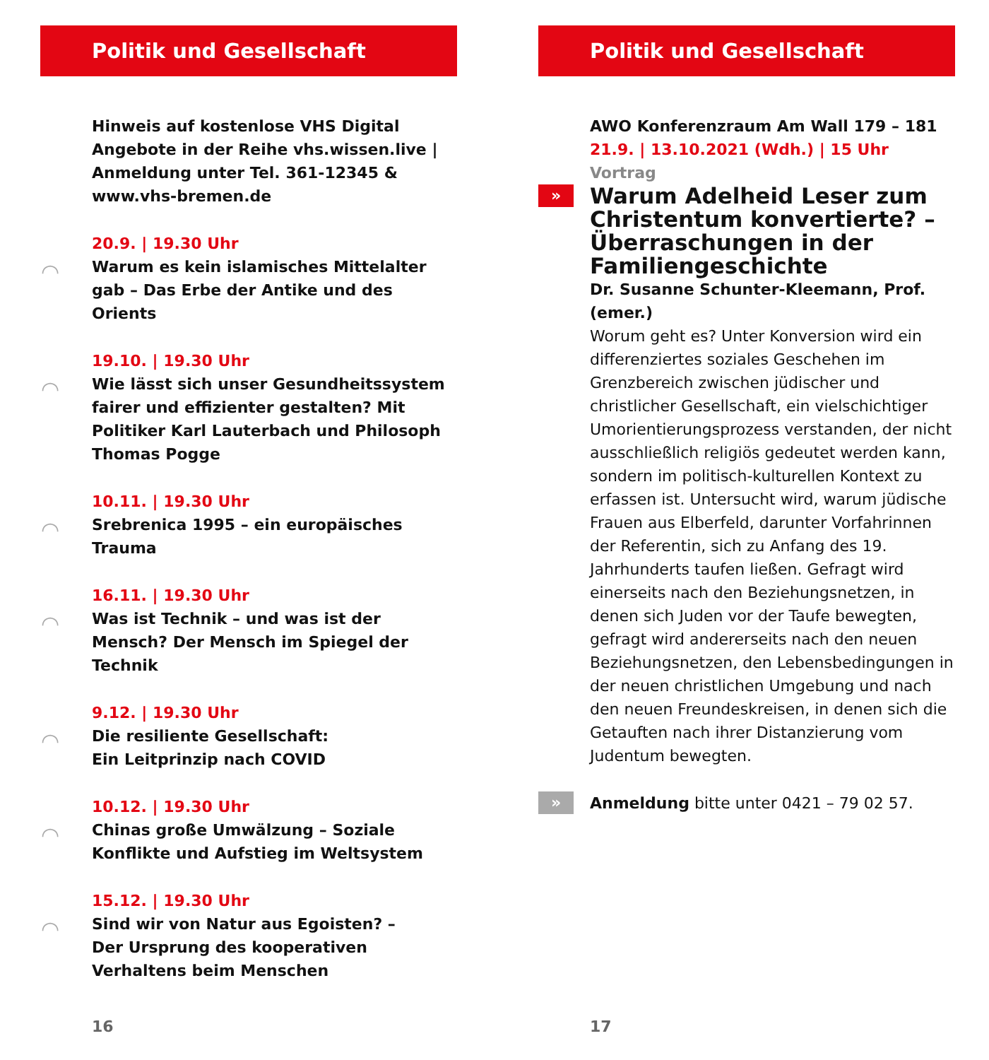Politik und Gesellschaft
Hinweis auf kostenlose VHS Digital Angebote in der Reihe vhs.wissen.live | Anmeldung unter Tel. 361-12345 & www.vhs-bremen.de
◠
20.9. | 19.30 Uhr
Warum es kein islamisches Mittelalter gab – Das Erbe der Antike und des Orients
◠
19.10. | 19.30 Uhr
Wie lässt sich unser Gesundheitssystem fairer und effizienter gestalten? Mit Politiker Karl Lauterbach und Philosoph Thomas Pogge
◠
10.11. | 19.30 Uhr
Srebrenica 1995 – ein europäisches Trauma
◠
16.11. | 19.30 Uhr
Was ist Technik – und was ist der Mensch? Der Mensch im Spiegel der Technik
◠
9.12. | 19.30 Uhr
Die resiliente Gesellschaft:
Ein Leitprinzip nach COVID
◠
10.12. | 19.30 Uhr
Chinas große Umwälzung – Soziale Konflikte und Aufstieg im Weltsystem
◠
15.12. | 19.30 Uhr
Sind wir von Natur aus Egoisten? –
Der Ursprung des kooperativen Verhaltens beim Menschen
16
Politik und Gesellschaft
AWO Konferenzraum Am Wall 179 – 181
21.9. | 13.10.2021 (Wdh.) | 15 Uhr Vortrag
»
Warum Adelheid Leser zum Christentum konvertierte? – Überraschungen in der Familien­geschichte
Dr. Susanne Schunter-Kleemann, Prof. (emer.)
Worum geht es? Unter Konversion wird ein differenziertes soziales Geschehen im Grenzbereich zwischen jüdischer und christlicher Gesellschaft, ein vielschichtiger Umorientierungsprozess verstanden, der nicht ausschließlich religiös gedeutet werden kann, sondern im politisch-kulturellen Kontext zu erfassen ist. Untersucht wird, warum jüdische Frauen aus Elberfeld, darunter Vorfahrinnen der Referentin, sich zu Anfang des 19. Jahrhunderts taufen ließen. Gefragt wird einerseits nach den Beziehungsnetzen, in denen sich Juden vor der Taufe bewegten, gefragt wird andererseits nach den neuen Beziehungsnetzen, den Lebensbedingungen in der neuen christlichen Umgebung und nach den neuen Freundeskreisen, in denen sich die Getauften nach ihrer Distanzierung vom Judentum bewegten.
» Anmeldung bitte unter 0421 – 79 02 57.
17